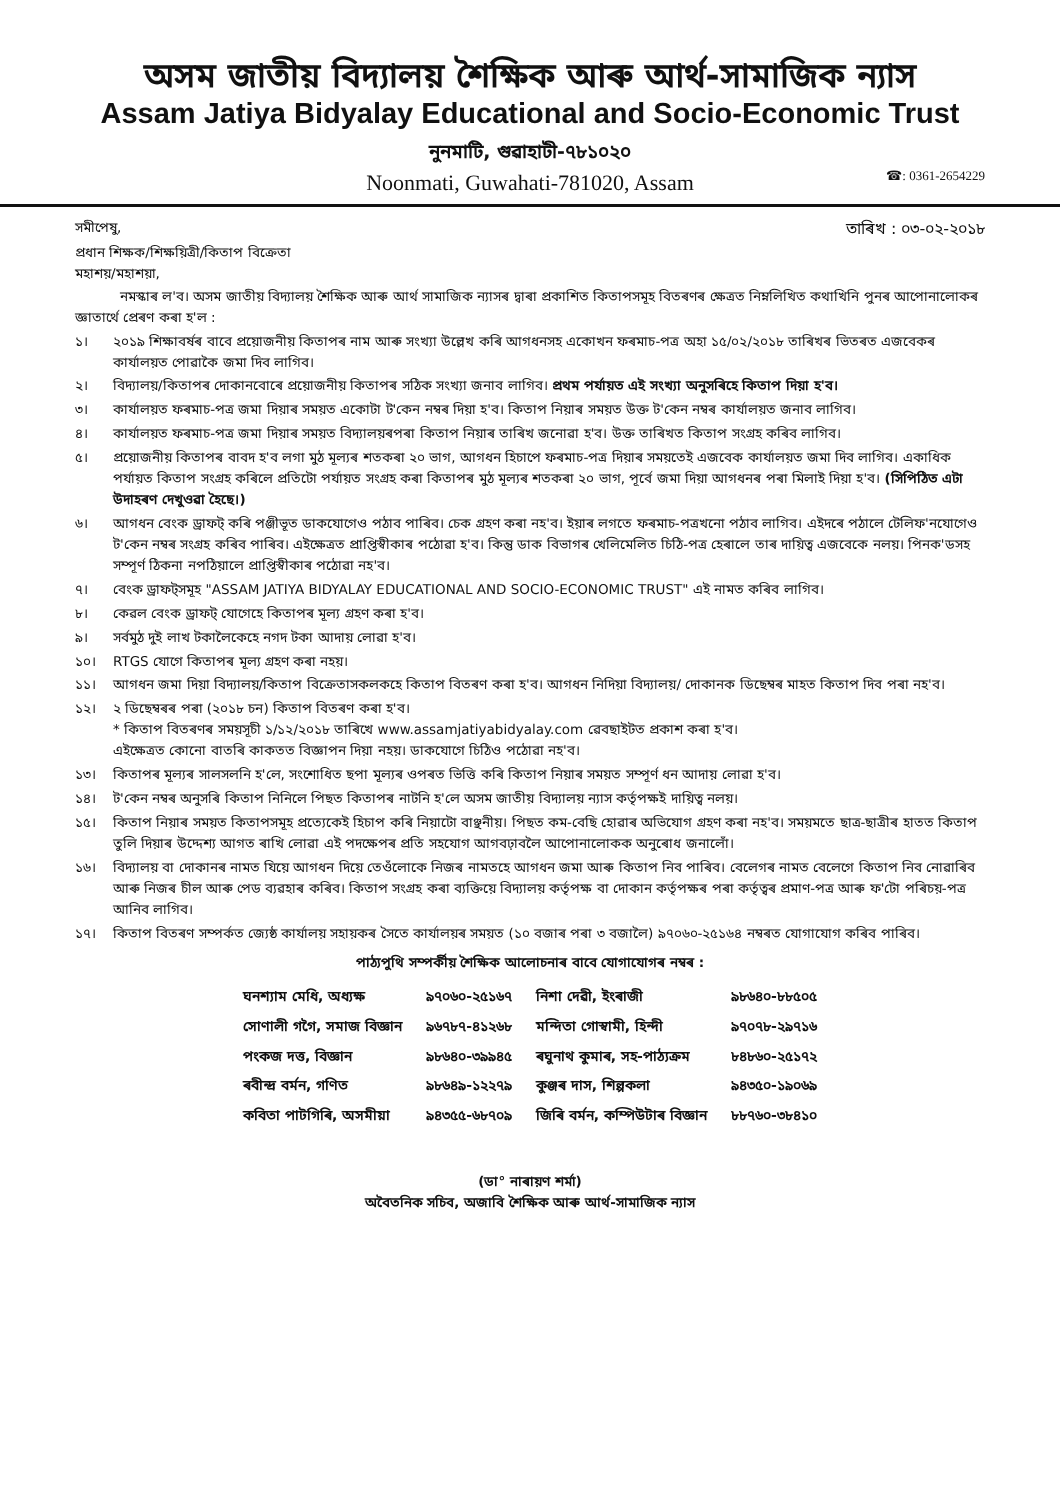অসম জাতীয় বিদ্যালয় শৈক্ষিক আৰু আৰ্থ-সামাজিক ন্যাস
Assam Jatiya Bidyalay Educational and Socio-Economic Trust
নুনমাটি, গুৱাহাটী-৭৮১০২০
Noonmati, Guwahati-781020, Assam ☎: 0361-2654229
সমীপেষু,
তাৰিখ : ০৩-০২-২০১৮
প্ৰধান শিক্ষক/শিক্ষয়িত্ৰী/কিতাপ বিক্ৰেতা
মহাশয়/মহাশয়া,
নমস্কাৰ ল'ব। অসম জাতীয় বিদ্যালয় শৈক্ষিক আৰু আৰ্থ সামাজিক ন্যাসৰ দ্বাৰা প্ৰকাশিত কিতাপসমূহ বিতৰণৰ ক্ষেত্ৰত নিম্নলিখিত কথাখিনি পুনৰ আপোনালোকৰ জ্ঞাতাৰ্থে প্ৰেৰণ কৰা হ'ল :
১। ২০১৯ শিক্ষাবৰ্ষৰ বাবে প্ৰয়োজনীয় কিতাপৰ নাম আৰু সংখ্যা উল্লেখ কৰি আগধনসহ একোখন ফৰমাচ-পত্ৰ অহা ১৫/০২/২০১৮ তাৰিখৰ ভিতৰত এজবেকৰ কাৰ্যালয়ত পোৱাকৈ জমা দিব লাগিব।
২। বিদ্যালয়/কিতাপৰ দোকানবোৰে প্ৰয়োজনীয় কিতাপৰ সঠিক সংখ্যা জনাব লাগিব। প্ৰথম পৰ্যায়ত এই সংখ্যা অনুসৰিহে কিতাপ দিয়া হ'ব।
৩। কাৰ্যালয়ত ফৰমাচ-পত্ৰ জমা দিয়াৰ সময়ত একোটা ট'কেন নম্বৰ দিয়া হ'ব। কিতাপ নিয়াৰ সময়ত উক্ত ট'কেন নম্বৰ কাৰ্যালয়ত জনাব লাগিব।
৪। কাৰ্যালয়ত ফৰমাচ-পত্ৰ জমা দিয়াৰ সময়ত বিদ্যালয়ৰপৰা কিতাপ নিয়াৰ তাৰিখ জনোৱা হ'ব। উক্ত তাৰিখত কিতাপ সংগ্ৰহ কৰিব লাগিব।
৫। প্ৰয়োজনীয় কিতাপৰ বাবদ হ'ব লগা মুঠ মূল্যৰ শতকৰা ২০ ভাগ, আগধন হিচাপে ফৰমাচ-পত্ৰ দিয়াৰ সময়তেই এজবেক কাৰ্যালয়ত জমা দিব লাগিব। একাধিক পৰ্যায়ত কিতাপ সংগ্ৰহ কৰিলে প্ৰতিটো পৰ্যায়ত সংগ্ৰহ কৰা কিতাপৰ মুঠ মূল্যৰ শতকৰা ২০ ভাগ, পূৰ্বে জমা দিয়া আগধনৰ পৰা মিলাই দিয়া হ'ব। (সিপিঠিত এটা উদাহৰণ দেখুওৱা হৈছে।)
৬। আগধন বেংক ড্ৰাফট্ কৰি পঞ্জীভূত ডাকযোগেও পঠাব পাৰিব। চেক গ্ৰহণ কৰা নহ'ব। ইয়াৰ লগতে ফৰমাচ-পত্ৰখনো পঠাব লাগিব। এইদৰে পঠালে টেলিফ'নযোগেও ট'কেন নম্বৰ সংগ্ৰহ কৰিব পাৰিব। এইক্ষেত্ৰত প্ৰাপ্তিস্বীকাৰ পঠোৱা হ'ব। কিন্তু ডাক বিভাগৰ খেলিমেলিত চিঠি-পত্ৰ হেৰালে তাৰ দায়িত্ব এজবেকে নলয়। পিনক'ডসহ সম্পূৰ্ণ ঠিকনা নপঠিয়ালে প্ৰাপ্তিস্বীকাৰ পঠোৱা নহ'ব।
৭। বেংক ড্ৰাফট্‌সমূহ "ASSAM JATIYA BIDYALAY EDUCATIONAL AND SOCIO-ECONOMIC TRUST" এই নামত কৰিব লাগিব।
৮। কেৱল বেংক ড্ৰাফট্ যোগেহে কিতাপৰ মূল্য গ্ৰহণ কৰা হ'ব।
৯। সৰ্বমুঠ দুই লাখ টকালৈকেহে নগদ টকা আদায় লোৱা হ'ব।
১০। RTGS যোগে কিতাপৰ মূল্য গ্ৰহণ কৰা নহয়।
১১। আগধন জমা দিয়া বিদ্যালয়/কিতাপ বিক্ৰেতাসকলকহে কিতাপ বিতৰণ কৰা হ'ব। আগধন নিদিয়া বিদ্যালয়/ দোকানক ডিছেম্বৰ মাহত কিতাপ দিব পৰা নহ'ব।
১২। ২ ডিছেম্বৰৰ পৰা (২০১৮ চন) কিতাপ বিতৰণ কৰা হ'ব।
* কিতাপ বিতৰণৰ সময়সূচী ১/১২/২০১৮ তাৰিখে www.assamjatiyabidyalay.com ৱেবছাইটত প্ৰকাশ কৰা হ'ব।
এইক্ষেত্ৰত কোনো বাতৰি কাকতত বিজ্ঞাপন দিয়া নহয়। ডাকযোগে চিঠিও পঠোৱা নহ'ব।
১৩। কিতাপৰ মূল্যৰ সালসলনি হ'লে, সংশোধিত ছপা মূল্যৰ ওপৰত ভিত্তি কৰি কিতাপ নিয়াৰ সময়ত সম্পূৰ্ণ ধন আদায় লোৱা হ'ব।
১৪। ট'কেন নম্বৰ অনুসৰি কিতাপ নিনিলে পিছত কিতাপৰ নাটনি হ'লে অসম জাতীয় বিদ্যালয় ন্যাস কৰ্তৃপক্ষই দায়িত্ব নলয়।
১৫। কিতাপ নিয়াৰ সময়ত কিতাপসমূহ প্ৰত্যেকেই হিচাপ কৰি নিয়াটো বাঞ্ছনীয়। পিছত কম-বেছি হোৱাৰ অভিযোগ গ্ৰহণ কৰা নহ'ব। সময়মতে ছাত্ৰ-ছাত্ৰীৰ হাতত কিতাপ তুলি দিয়াৰ উদ্দেশ্য আগত ৰাখি লোৱা এই পদক্ষেপৰ প্ৰতি সহযোগ আগবঢ়াবলৈ আপোনালোকক অনুৰোধ জনালোঁ।
১৬। বিদ্যালয় বা দোকানৰ নামত যিয়ে আগধন দিয়ে তেওঁলোকে নিজৰ নামতহে আগধন জমা আৰু কিতাপ নিব পাৰিব। বেলেগৰ নামত বেলেগে কিতাপ নিব নোৱাৰিব আৰু নিজৰ চীল আৰু পেড ব্যৱহাৰ কৰিব। কিতাপ সংগ্ৰহ কৰা ব্যক্তিয়ে বিদ্যালয় কৰ্তৃপক্ষ বা দোকান কৰ্তৃপক্ষৰ পৰা কৰ্তৃত্বৰ প্ৰমাণ-পত্ৰ আৰু ফ'টো পৰিচয়-পত্ৰ আনিব লাগিব।
১৭। কিতাপ বিতৰণ সম্পৰ্কত জ্যেষ্ঠ কাৰ্যালয় সহায়কৰ সৈতে কাৰ্যালয়ৰ সময়ত (১০ বজাৰ পৰা ৩ বজালৈ) ৯৭০৬০-২৫১৬৪ নম্বৰত যোগাযোগ কৰিব পাৰিব।
পাঠ্যপুথি সম্পৰ্কীয় শৈক্ষিক আলোচনাৰ বাবে যোগাযোগৰ নম্বৰ :
| ঘনশ্যাম মেধি, অধ্যক্ষ | ৯৭০৬০-২৫১৬৭ | নিশা দেৱী, ইংৰাজী | ৯৮৬৪০-৮৮৫০৫ |
| সোণালী গগৈ, সমাজ বিজ্ঞান | ৯৬৭৮৭-৪১২৬৮ | মন্দিতা গোস্বামী, হিন্দী | ৯৭০৭৮-২৯৭১৬ |
| পংকজ দত্ত, বিজ্ঞান | ৯৮৬৪০-৩৯৯৪৫ | ৰঘুনাথ কুমাৰ, সহ-পাঠ্যক্ৰম | ৮৪৮৬০-২৫১৭২ |
| ৰবীন্দ্ৰ বৰ্মন, গণিত | ৯৮৬৪৯-১২২৭৯ | কুঞ্জৰ দাস, শিল্পকলা | ৯৪৩৫০-১৯০৬৯ |
| কবিতা পাটগিৰি, অসমীয়া | ৯৪৩৫৫-৬৮৭০৯ | জিৰি বৰ্মন, কম্পিউটাৰ বিজ্ঞান | ৮৮৭৬০-৩৮৪১০ |
(ডা° নাৰায়ণ শৰ্মা)
অবৈতনিক সচিব, অজাবি শৈক্ষিক আৰু আৰ্থ-সামাজিক ন্যাস